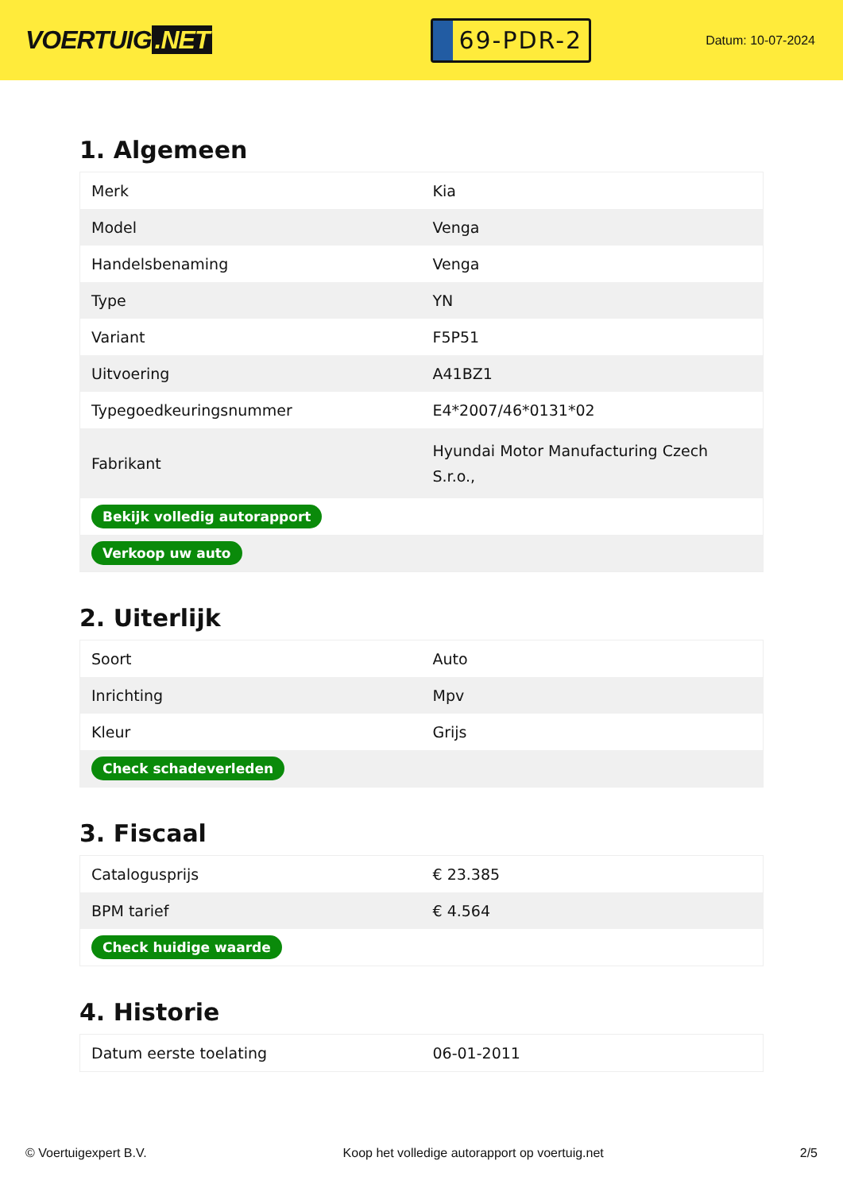VOERTUIG.NET
69-PDR-2
Datum: 10-07-2024
1. Algemeen
| Merk | Kia |
| Model | Venga |
| Handelsbenaming | Venga |
| Type | YN |
| Variant | F5P51 |
| Uitvoering | A41BZ1 |
| Typegoedkeuringsnummer | E4*2007/46*0131*02 |
| Fabrikant | Hyundai Motor Manufacturing Czech S.r.o., |
| Bekijk volledig autorapport | |
| Verkoop uw auto | |
2. Uiterlijk
| Soort | Auto |
| Inrichting | Mpv |
| Kleur | Grijs |
| Check schadeverleden | |
3. Fiscaal
| Catalogusprijs | € 23.385 |
| BPM tarief | € 4.564 |
| Check huidige waarde | |
4. Historie
| Datum eerste toelating | 06-01-2011 |
© Voertuigexpert B.V. Koop het volledige autorapport op voertuig.net 2/5